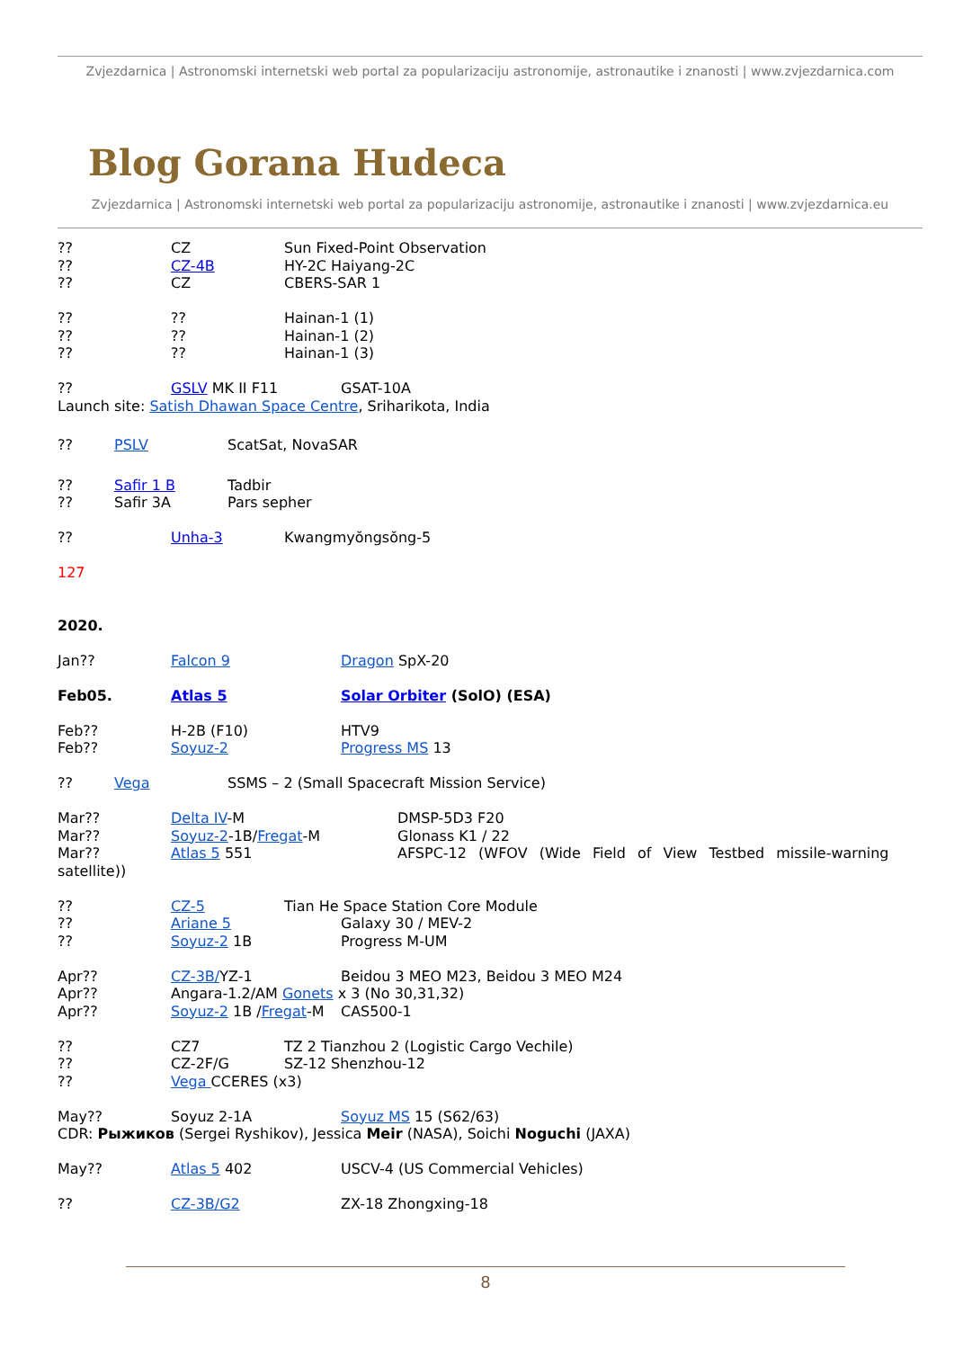Zvjezdarnica | Astronomski internetski web portal za popularizaciju astronomije, astronautike i znanosti | www.zvjezdarnica.com
Blog Gorana Hudeca
Zvjezdarnica | Astronomski internetski web portal za popularizaciju astronomije, astronautike i znanosti | www.zvjezdarnica.eu
?? CZ Sun Fixed-Point Observation
?? CZ-4B HY-2C Haiyang-2C
?? CZ CBERS-SAR 1
???? Hainan-1 (1)
???? Hainan-1 (2)
???? Hainan-1 (3)
?? GSLV MK II F11 GSAT-10A
Launch site: Satish Dhawan Space Centre, Sriharikota, India
?? PSLV ScatSat, NovaSAR
?? Safir 1 B Tadbir
?? Safir 3A Pars sepher
?? Unha-3 Kwangmyŏngsŏng-5
127
2020.
Jan?? Falcon 9 Dragon SpX-20
Feb05. Atlas 5 Solar Orbiter (SolO) (ESA)
Feb?? H-2B (F10) HTV9
Feb?? Soyuz-2 Progress MS 13
?? Vega SSMS – 2 (Small Spacecraft Mission Service)
Mar?? Delta IV-M DMSP-5D3 F20
Mar?? Soyuz-2-1B/Fregat-M Glonass K1 / 22
Mar?? Atlas 5 551 AFSPC-12 (WFOV (Wide Field of View Testbed missile-warning
satellite))
?? CZ-5 Tian He Space Station Core Module
?? Ariane 5 Galaxy 30 / MEV-2
?? Soyuz-2 1B Progress M-UM
Apr?? CZ-3B/YZ-1 Beidou 3 MEO M23, Beidou 3 MEO M24
Apr?? Angara-1.2/AM Gonets x 3 (No 30,31,32)
Apr?? Soyuz-2 1B /Fregat-M CAS500-1
?? CZ7 TZ 2 Tianzhou 2 (Logistic Cargo Vechile)
?? CZ-2F/G SZ-12 Shenzhou-12
?? Vega CCERES (x3)
May?? Soyuz 2-1A Soyuz MS 15 (S62/63)
CDR: Рыжиков (Sergei Ryshikov), Jessica Meir (NASA), Soichi Noguchi (JAXA)
May?? Atlas 5 402 USCV-4 (US Commercial Vehicles)
?? CZ-3B/G2 ZX-18 Zhongxing-18
8